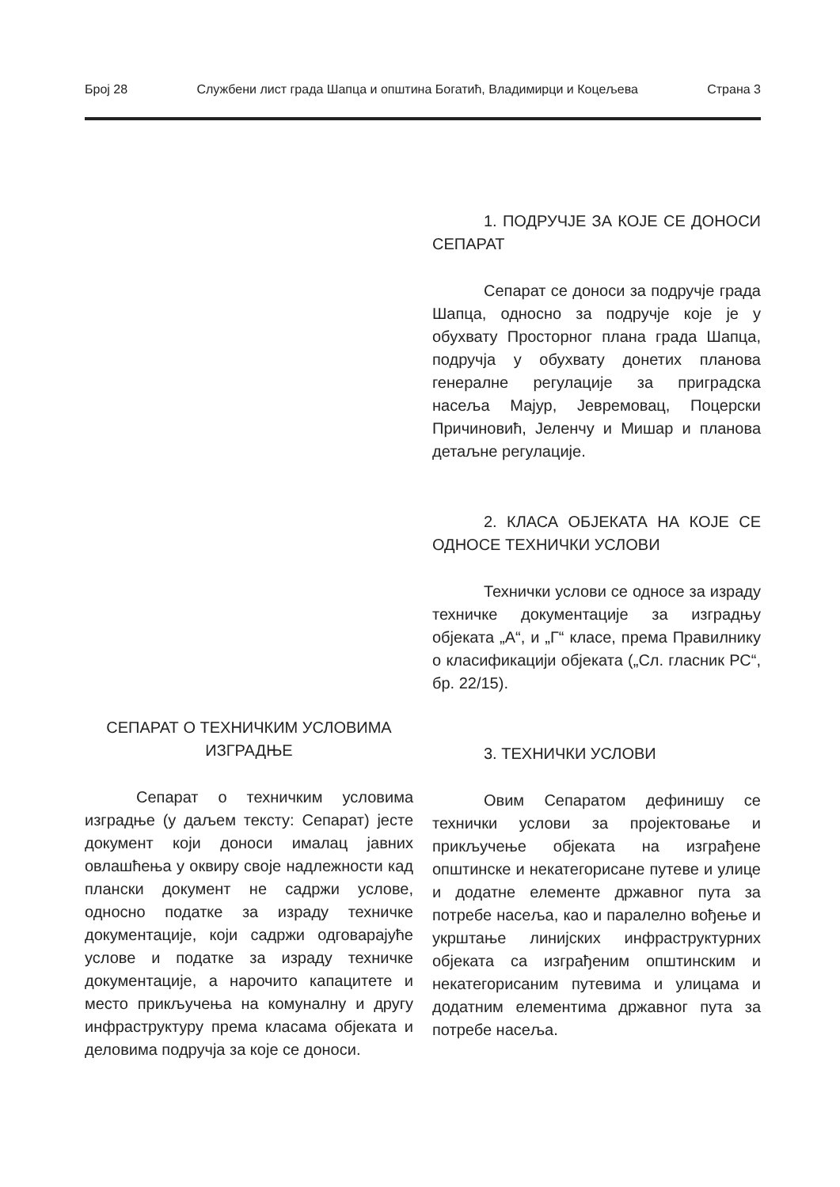Број 28 Службени лист града Шапца и општина Богатић, Владимирци и Коцељева Страна 3
СЕПАРАТ О ТЕХНИЧКИМ УСЛОВИМА ИЗГРАДЊЕ
Сепарат о техничким условима изградње (у даљем тексту: Сепарат) јесте документ који доноси ималац јавних овлашћења у оквиру своје надлежности кад плански документ не садржи услове, односно податке за израду техничке документације, који садржи одговарајуће услове и податке за израду техничке документације, а нарочито капацитете и место прикључења на комуналну и другу инфраструктуру према класама објеката и деловима подручја за које се доноси.
1. ПОДРУЧЈЕ ЗА КОЈЕ СЕ ДОНОСИ СЕПАРАТ
Сепарат се доноси за подручје града Шапца, односно за подручје које је у обухвату Просторног плана града Шапца, подручја у обухвату донетих планова генералне регулације за приградска насеља Мајур, Јевремовац, Поцерски Причиновић, Јеленчу и Мишар и планова детаљне регулације.
2. КЛАСА ОБЈЕКАТА НА КОЈЕ СЕ ОДНОСЕ ТЕХНИЧКИ УСЛОВИ
Технички услови се односе за израду техничке документације за изградњу објеката „А“, и „Г“ класе, према Правилнику о класификацији објеката („Сл. гласник РС“, бр. 22/15).
3. ТЕХНИЧКИ УСЛОВИ
Овим Сепаратом дефинишу се технички услови за пројектовање и прикључење објеката на изграђене општинске и некатегорисане путеве и улице и додатне елементе државног пута за потребе насеља, као и паралелно вођење и укрштање линијских инфраструктурних објеката са изграђеним општинским и некатегорисаним путевима и улицама и додатним елементима државног пута за потребе насеља.